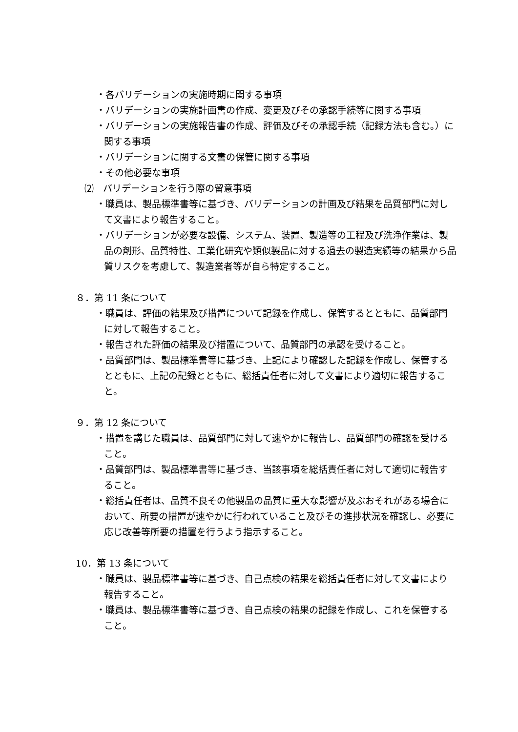・各バリデーションの実施時期に関する事項
・バリデーションの実施計画書の作成、変更及びその承認手続等に関する事項
・バリデーションの実施報告書の作成、評価及びその承認手続（記録方法も含む。）に関する事項
・バリデーションに関する文書の保管に関する事項
・その他必要な事項
⑵　バリデーションを行う際の留意事項
・職員は、製品標準書等に基づき、バリデーションの計画及び結果を品質部門に対して文書により報告すること。
・バリデーションが必要な設備、システム、装置、製造等の工程及び洗浄作業は、製品の剤形、品質特性、工業化研究や類似製品に対する過去の製造実績等の結果から品質リスクを考慮して、製造業者等が自ら特定すること。
８．第 11 条について
・職員は、評価の結果及び措置について記録を作成し、保管するとともに、品質部門に対して報告すること。
・報告された評価の結果及び措置について、品質部門の承認を受けること。
・品質部門は、製品標準書等に基づき、上記により確認した記録を作成し、保管するとともに、上記の記録とともに、総括責任者に対して文書により適切に報告すること。
９．第 12 条について
・措置を講じた職員は、品質部門に対して速やかに報告し、品質部門の確認を受けること。
・品質部門は、製品標準書等に基づき、当該事項を総括責任者に対して適切に報告すること。
・総括責任者は、品質不良その他製品の品質に重大な影響が及ぶおそれがある場合において、所要の措置が速やかに行われていること及びその進捗状況を確認し、必要に応じ改善等所要の措置を行うよう指示すること。
10．第 13 条について
・職員は、製品標準書等に基づき、自己点検の結果を総括責任者に対して文書により報告すること。
・職員は、製品標準書等に基づき、自己点検の結果の記録を作成し、これを保管すること。